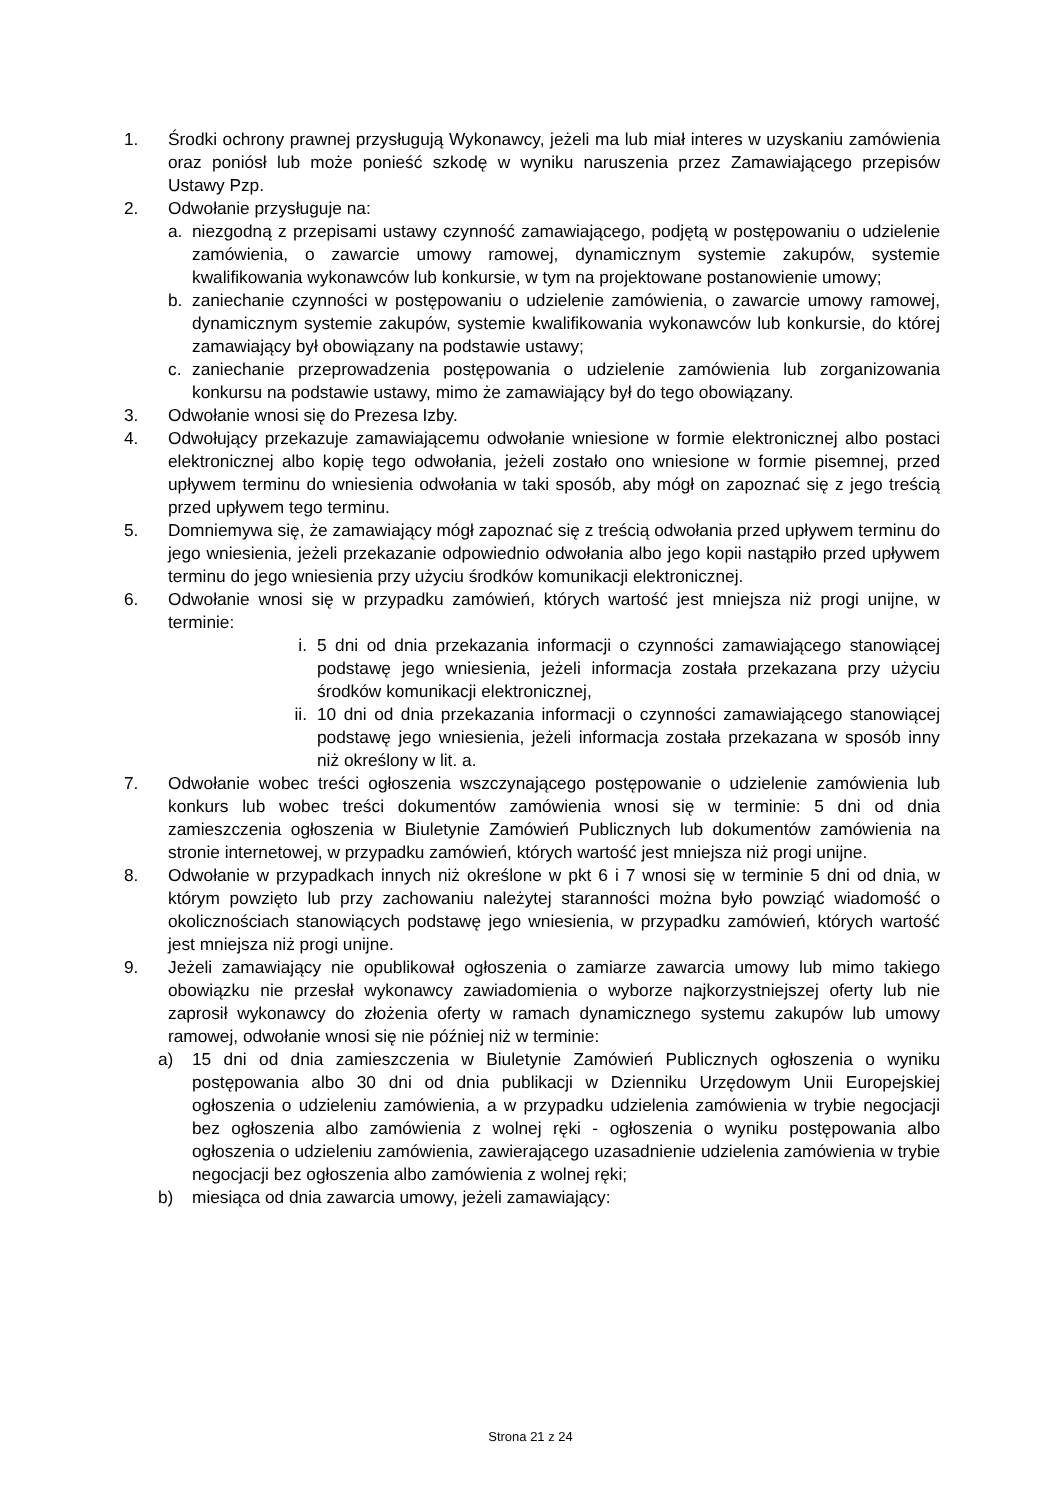1. Środki ochrony prawnej przysługują Wykonawcy, jeżeli ma lub miał interes w uzyskaniu zamówienia oraz poniósł lub może ponieść szkodę w wyniku naruszenia przez Zamawiającego przepisów Ustawy Pzp.
2. Odwołanie przysługuje na:
a. niezgodną z przepisami ustawy czynność zamawiającego, podjętą w postępowaniu o udzielenie zamówienia, o zawarcie umowy ramowej, dynamicznym systemie zakupów, systemie kwalifikowania wykonawców lub konkursie, w tym na projektowane postanowienie umowy;
b. zaniechanie czynności w postępowaniu o udzielenie zamówienia, o zawarcie umowy ramowej, dynamicznym systemie zakupów, systemie kwalifikowania wykonawców lub konkursie, do której zamawiający był obowiązany na podstawie ustawy;
c. zaniechanie przeprowadzenia postępowania o udzielenie zamówienia lub zorganizowania konkursu na podstawie ustawy, mimo że zamawiający był do tego obowiązany.
3. Odwołanie wnosi się do Prezesa Izby.
4. Odwołujący przekazuje zamawiającemu odwołanie wniesione w formie elektronicznej albo postaci elektronicznej albo kopię tego odwołania, jeżeli zostało ono wniesione w formie pisemnej, przed upływem terminu do wniesienia odwołania w taki sposób, aby mógł on zapoznać się z jego treścią przed upływem tego terminu.
5. Domniemywa się, że zamawiający mógł zapoznać się z treścią odwołania przed upływem terminu do jego wniesienia, jeżeli przekazanie odpowiednio odwołania albo jego kopii nastąpiło przed upływem terminu do jego wniesienia przy użyciu środków komunikacji elektronicznej.
6. Odwołanie wnosi się w przypadku zamówień, których wartość jest mniejsza niż progi unijne, w terminie:
i. 5 dni od dnia przekazania informacji o czynności zamawiającego stanowiącej podstawę jego wniesienia, jeżeli informacja została przekazana przy użyciu środków komunikacji elektronicznej,
ii. 10 dni od dnia przekazania informacji o czynności zamawiającego stanowiącej podstawę jego wniesienia, jeżeli informacja została przekazana w sposób inny niż określony w lit. a.
7. Odwołanie wobec treści ogłoszenia wszczynającego postępowanie o udzielenie zamówienia lub konkurs lub wobec treści dokumentów zamówienia wnosi się w terminie: 5 dni od dnia zamieszczenia ogłoszenia w Biuletynie Zamówień Publicznych lub dokumentów zamówienia na stronie internetowej, w przypadku zamówień, których wartość jest mniejsza niż progi unijne.
8. Odwołanie w przypadkach innych niż określone w pkt 6 i 7 wnosi się w terminie 5 dni od dnia, w którym powzięto lub przy zachowaniu należytej staranności można było powziąć wiadomość o okolicznościach stanowiących podstawę jego wniesienia, w przypadku zamówień, których wartość jest mniejsza niż progi unijne.
9. Jeżeli zamawiający nie opublikował ogłoszenia o zamiarze zawarcia umowy lub mimo takiego obowiązku nie przesłał wykonawcy zawiadomienia o wyborze najkorzystniejszej oferty lub nie zaprosił wykonawcy do złożenia oferty w ramach dynamicznego systemu zakupów lub umowy ramowej, odwołanie wnosi się nie później niż w terminie:
a) 15 dni od dnia zamieszczenia w Biuletynie Zamówień Publicznych ogłoszenia o wyniku postępowania albo 30 dni od dnia publikacji w Dzienniku Urzędowym Unii Europejskiej ogłoszenia o udzieleniu zamówienia, a w przypadku udzielenia zamówienia w trybie negocjacji bez ogłoszenia albo zamówienia z wolnej ręki - ogłoszenia o wyniku postępowania albo ogłoszenia o udzieleniu zamówienia, zawierającego uzasadnienie udzielenia zamówienia w trybie negocjacji bez ogłoszenia albo zamówienia z wolnej ręki;
b) miesiąca od dnia zawarcia umowy, jeżeli zamawiający:
Strona 21 z 24